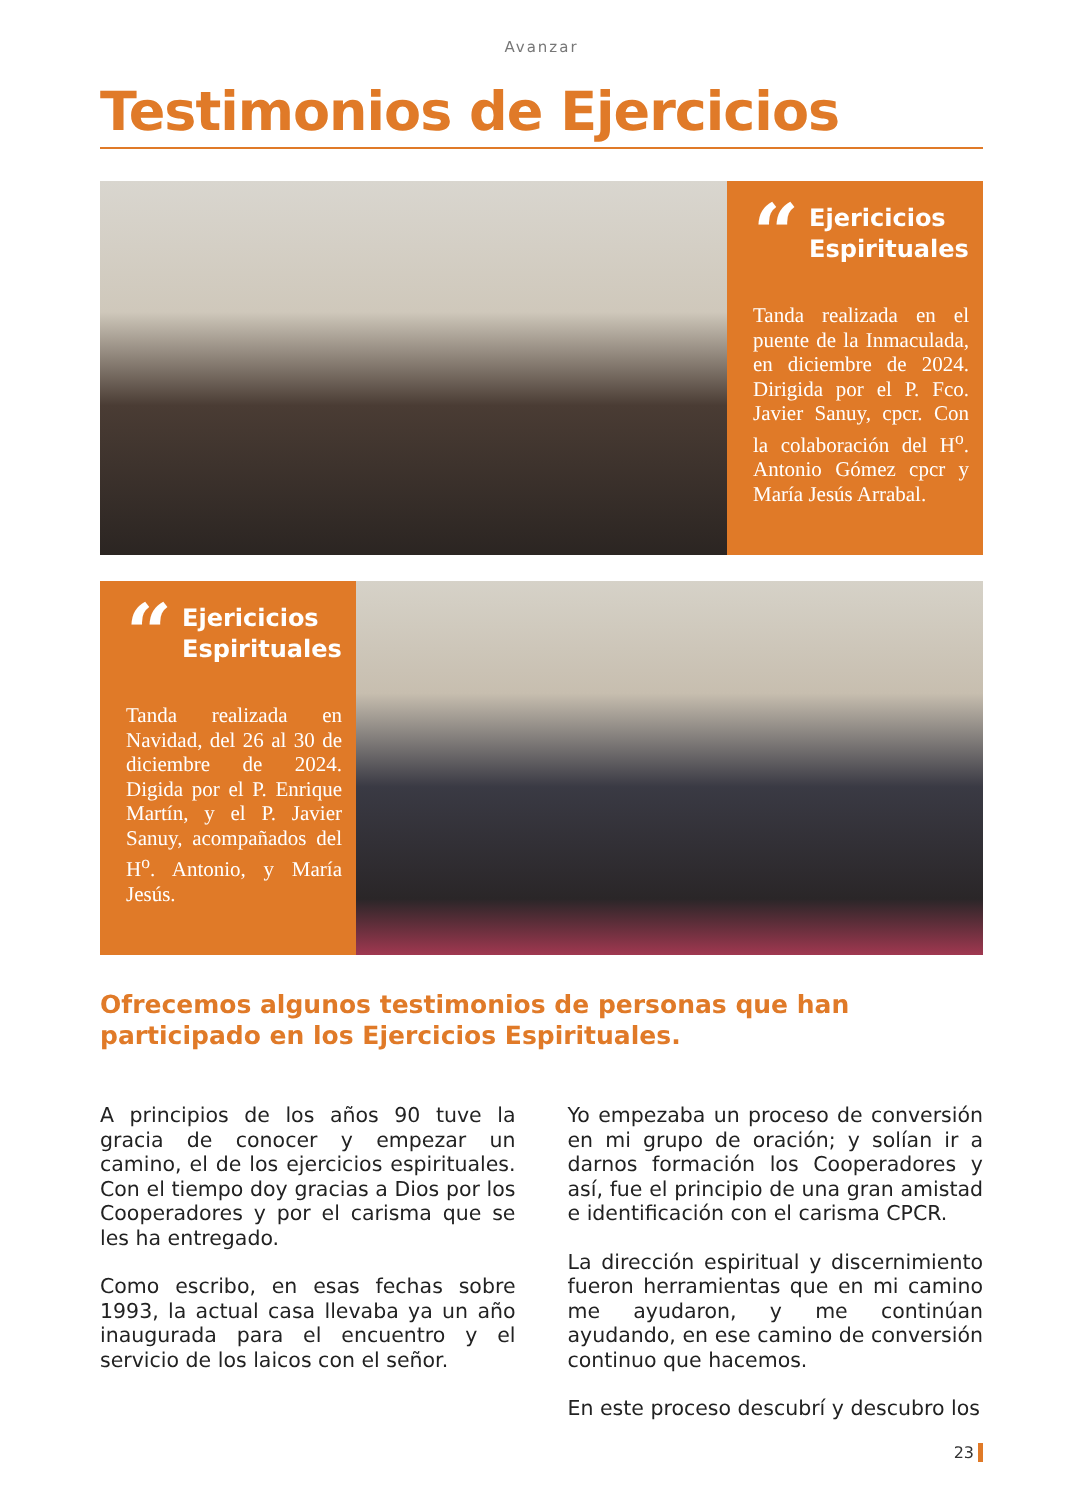Avanzar
Testimonios de Ejercicios
“Ejericicios
Espirituales
Tanda realizada en el puente de la Inmaculada, en diciembre de 2024. Dirigida por el P. Fco. Javier Sanuy, cpcr. Con la colaboración del H<sup>o</sup>. Antonio Gómez cpcr y María Jesús Arrabal.
“Ejericicios
Espirituales
Tanda realizada en Navidad, del 26 al 30 de diciembre de 2024. Digida por el P. Enrique Martín, y el P. Javier Sanuy, acompañados del H<sup>o</sup>. Antonio, y María Jesús.
Ofrecemos algunos testimonios de personas que han participado en los Ejercicios Espirituales.
A principios de los años 90 tuve la gracia de conocer y empezar un camino, el de los ejercicios espirituales. Con el tiempo doy gracias a Dios por los Cooperadores y por el carisma que se les ha entregado.
Como escribo, en esas fechas sobre 1993, la actual casa llevaba ya un año inaugurada para el encuentro y el servicio de los laicos con el señor.
Yo empezaba un proceso de conversión en mi grupo de oración; y solían ir a darnos formación los Cooperadores y así, fue el principio de una gran amistad e identificación con el carisma CPCR.
La dirección espiritual y discernimiento fueron herramientas que en mi camino me ayudaron, y me continúan ayudando, en ese camino de conversión continuo que hacemos.
En este proceso descubrí y descubro los
23